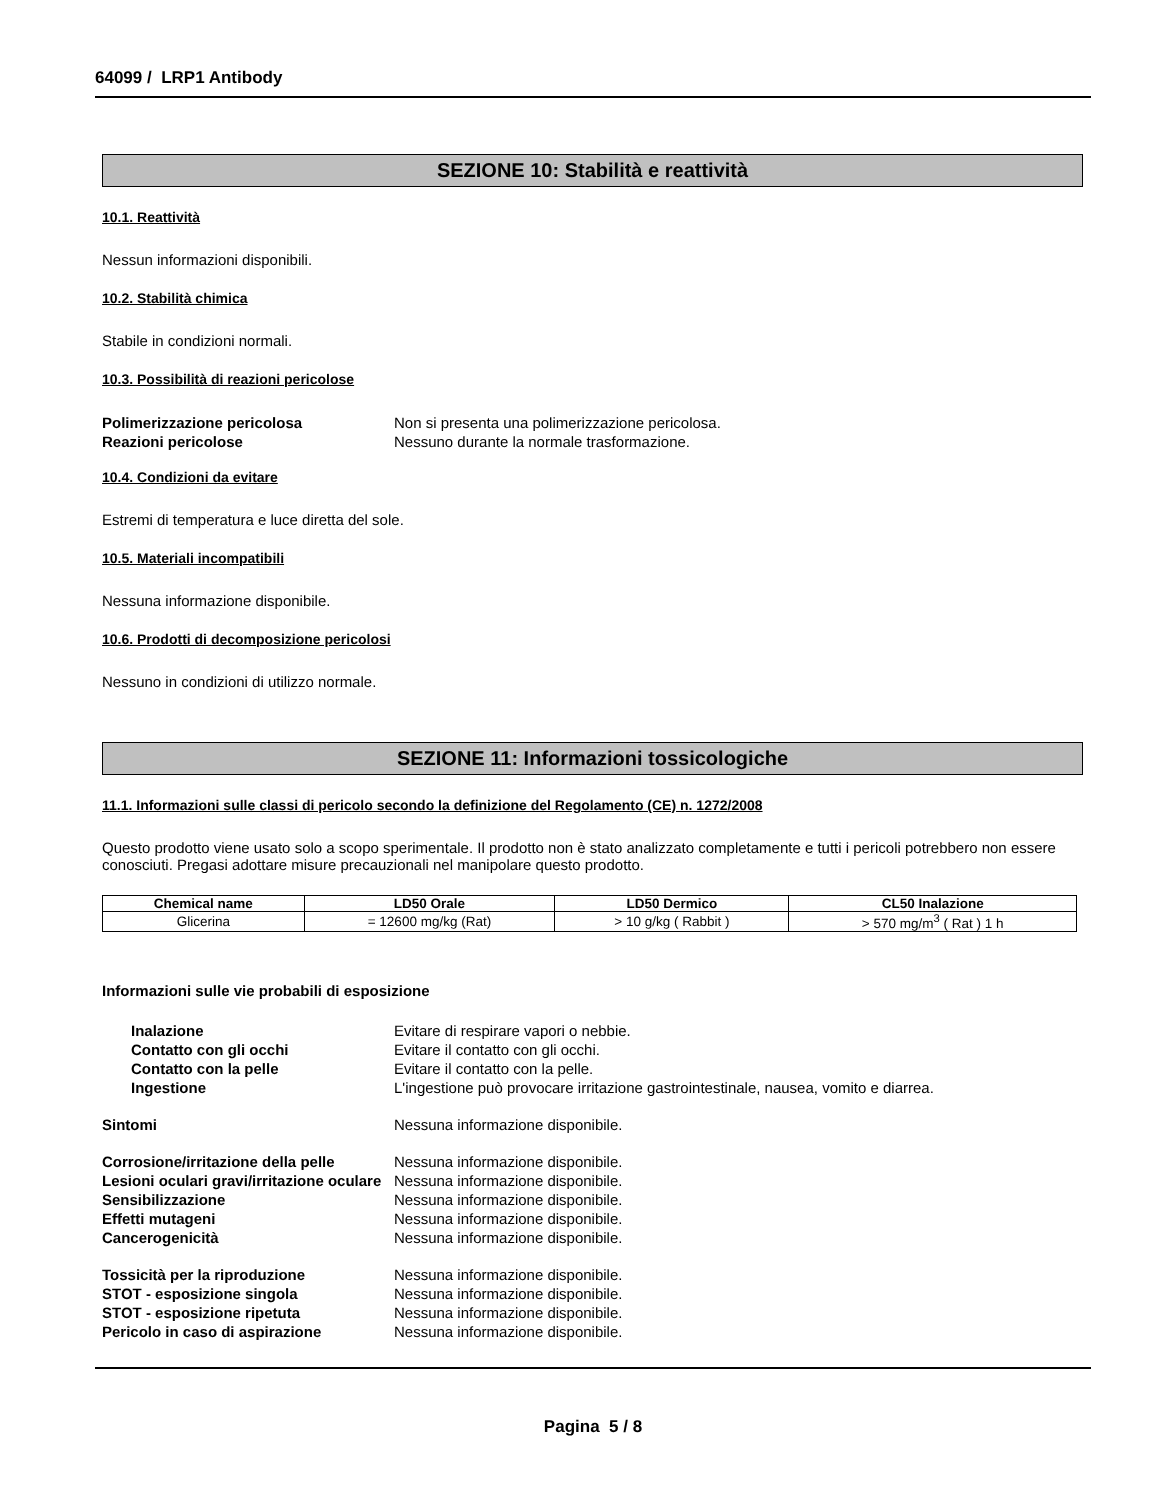64099 / LRP1 Antibody
SEZIONE 10: Stabilità e reattività
10.1. Reattività
Nessun informazioni disponibili.
10.2. Stabilità chimica
Stabile in condizioni normali.
10.3. Possibilità di reazioni pericolose
Polimerizzazione pericolosa Non si presenta una polimerizzazione pericolosa. Reazioni pericolose Nessuno durante la normale trasformazione.
10.4. Condizioni da evitare
Estremi di temperatura e luce diretta del sole.
10.5. Materiali incompatibili
Nessuna informazione disponibile.
10.6. Prodotti di decomposizione pericolosi
Nessuno in condizioni di utilizzo normale.
SEZIONE 11: Informazioni tossicologiche
11.1. Informazioni sulle classi di pericolo secondo la definizione del Regolamento (CE) n. 1272/2008
Questo prodotto viene usato solo a scopo sperimentale. Il prodotto non è stato analizzato completamente e tutti i pericoli potrebbero non essere conosciuti. Pregasi adottare misure precauzionali nel manipolare questo prodotto.
| Chemical name | LD50 Orale | LD50 Dermico | CL50 Inalazione |
| --- | --- | --- | --- |
| Glicerina | = 12600 mg/kg (Rat) | > 10 g/kg ( Rabbit ) | > 570 mg/m<sup>3</sup> ( Rat ) 1 h |
Informazioni sulle vie probabili di esposizione
Inalazione Evitare di respirare vapori o nebbie. Contatto con gli occhi Evitare il contatto con gli occhi. Contatto con la pelle Evitare il contatto con la pelle. Ingestione L'ingestione può provocare irritazione gastrointestinale, nausea, vomito e diarrea.
Sintomi Nessuna informazione disponibile.
Corrosione/irritazione della pelle Nessuna informazione disponibile. Lesioni oculari gravi/irritazione oculare Nessuna informazione disponibile. Sensibilizzazione Nessuna informazione disponibile. Effetti mutageni Nessuna informazione disponibile. Cancerogenicità Nessuna informazione disponibile.
Tossicità per la riproduzione Nessuna informazione disponibile. STOT - esposizione singola Nessuna informazione disponibile. STOT - esposizione ripetuta Nessuna informazione disponibile. Pericolo in caso di aspirazione Nessuna informazione disponibile.
Pagina 5 / 8